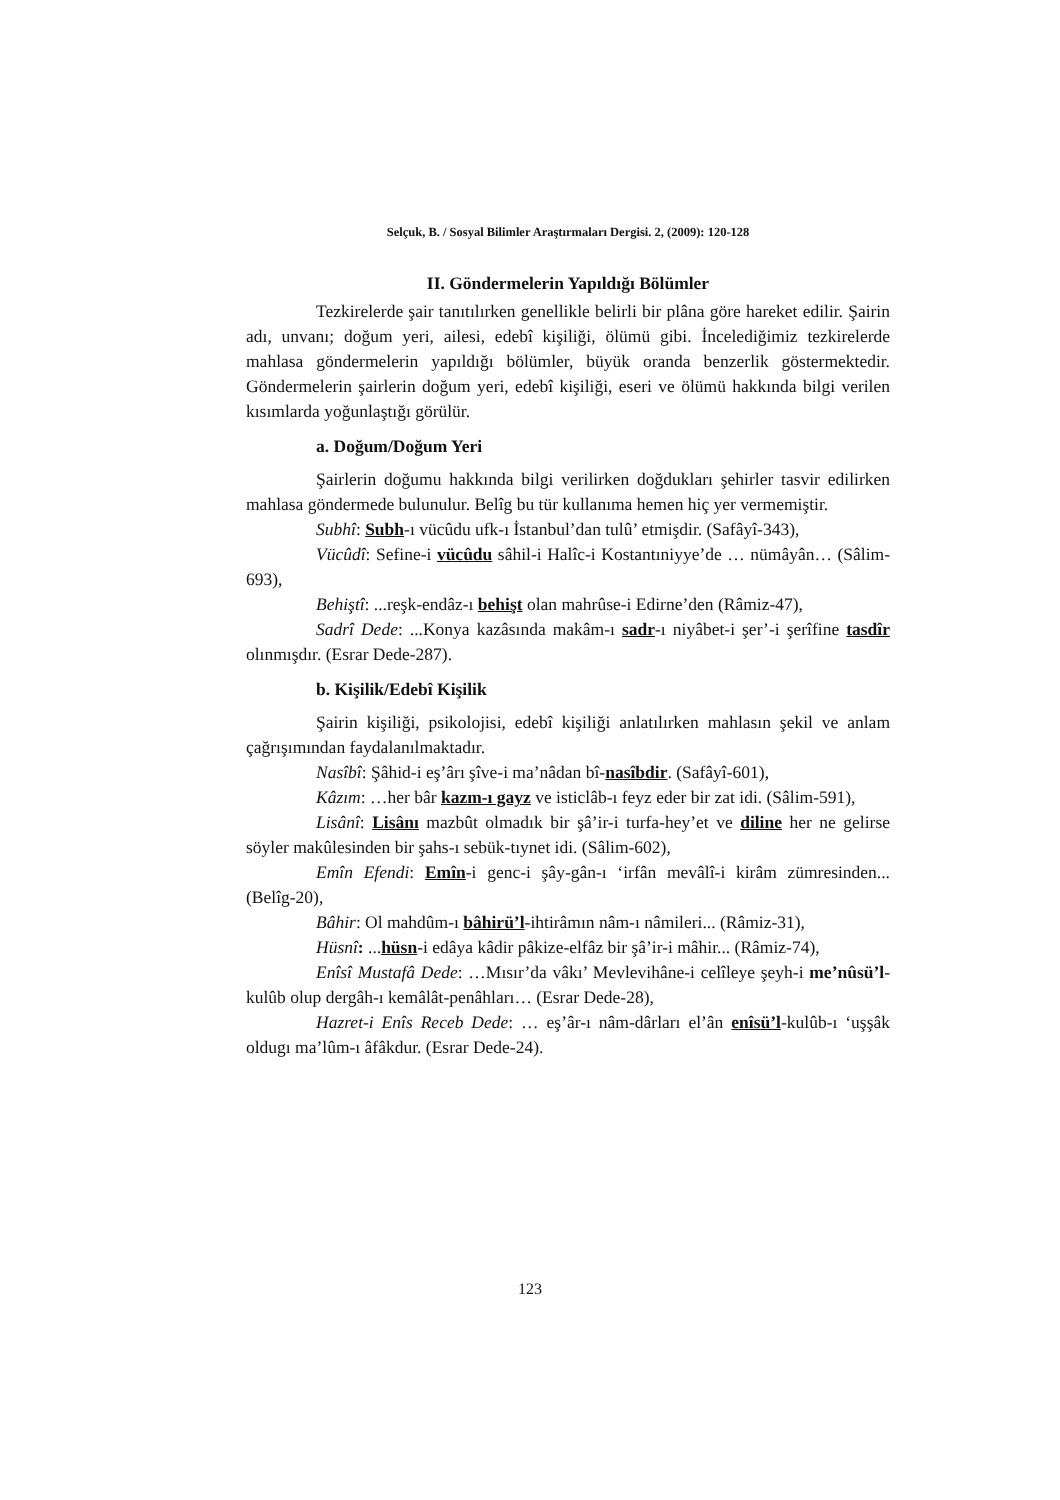Selçuk, B. / Sosyal Bilimler Araştırmaları Dergisi. 2, (2009): 120-128
II. Göndermelerin Yapıldığı Bölümler
Tezkirelerde şair tanıtılırken genellikle belirli bir plâna göre hareket edilir. Şairin adı, unvanı; doğum yeri, ailesi, edebî kişiliği, ölümü gibi. İncelediğimiz tezkirelerde mahlasa göndermelerin yapıldığı bölümler, büyük oranda benzerlik göstermektedir. Göndermelerin şairlerin doğum yeri, edebî kişiliği, eseri ve ölümü hakkında bilgi verilen kısımlarda yoğunlaştığı görülür.
a. Doğum/Doğum Yeri
Şairlerin doğumu hakkında bilgi verilirken doğdukları şehirler tasvir edilirken mahlasa göndermede bulunulur. Belîg bu tür kullanıma hemen hiç yer vermemiştir.
Subhî: Subh-ı vücûdu ufk-ı İstanbul’dan tulû’ etmişdir. (Safâyî-343),
Vücûdî: Sefine-i vücûdu sâhil-i Halîc-i Kostantıniyye’de … nümâyân… (Sâlim-693),
Behiştî: ...reşk-endâz-ı behişt olan mahrûse-i Edirne’den (Râmiz-47),
Sadrî Dede: ...Konya kazâsında makâm-ı sadr-ı niyâbet-i şer’-i şerîfine tasdîr olınmışdır. (Esrar Dede-287).
b. Kişilik/Edebî Kişilik
Şairin kişiliği, psikolojisi, edebî kişiliği anlatılırken mahlasın şekil ve anlam çağrışımından faydalanılmaktadır.
Nasîbî: Şâhid-i eş’ârı şîve-i ma’nâdan bî-nasîbdir. (Safâyî-601),
Kâzım: …her bâr kazm-ı gayz ve isticlâb-ı feyz eder bir zat idi. (Sâlim-591),
Lisânî: Lisânı mazbût olmadık bir şâ’ir-i turfa-hey’et ve diline her ne gelirse söyler makûlesinden bir şahs-ı sebük-tıynet idi. (Sâlim-602),
Emîn Efendi: Emîn-i genc-i şây-gân-ı ‘irfân mevâlî-i kirâm zümresinden... (Belîg-20),
Bâhir: Ol mahdûm-ı bâhirü’l-ihtirâmın nâm-ı nâmileri... (Râmiz-31),
Hüsnî: ...hüsn-i edâya kâdir pâkize-elfâz bir şâ’ir-i mâhir... (Râmiz-74),
Enîsî Mustafâ Dede: …Mısır’da vâkı’ Mevlevihâne-i celîleye şeyh-i me’nûsü’l-kulûb olup dergâh-ı kemâlât-penâhları… (Esrar Dede-28),
Hazret-i Enîs Receb Dede: … eş’âr-ı nâm-dârları el’ân enîsü’l-kulûb-ı ‘uşşâk oldugı ma’lûm-ı âfâkdur. (Esrar Dede-24).
123